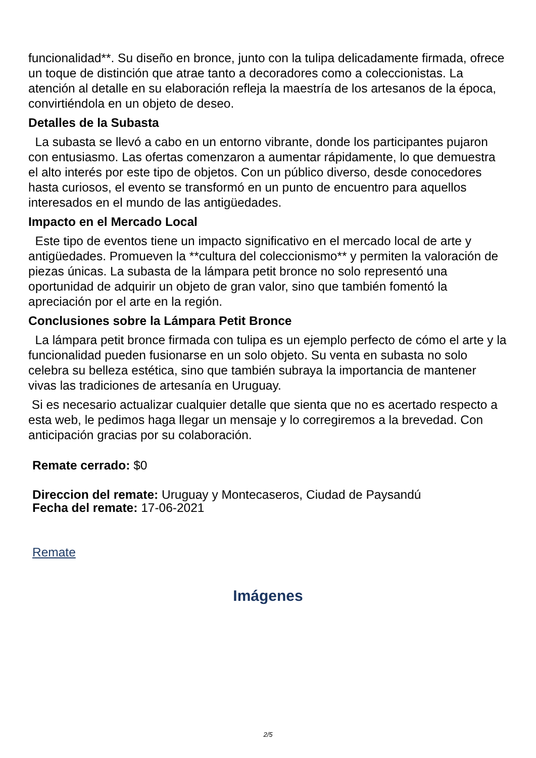funcionalidad**. Su diseño en bronce, junto con la tulipa delicadamente firmada, ofrece un toque de distinción que atrae tanto a decoradores como a coleccionistas. La atención al detalle en su elaboración refleja la maestría de los artesanos de la época, convirtiéndola en un objeto de deseo.
Detalles de la Subasta
La subasta se llevó a cabo en un entorno vibrante, donde los participantes pujaron con entusiasmo. Las ofertas comenzaron a aumentar rápidamente, lo que demuestra el alto interés por este tipo de objetos. Con un público diverso, desde conocedores hasta curiosos, el evento se transformó en un punto de encuentro para aquellos interesados en el mundo de las antigüedades.
Impacto en el Mercado Local
Este tipo de eventos tiene un impacto significativo en el mercado local de arte y antigüedades. Promueven la **cultura del coleccionismo** y permiten la valoración de piezas únicas. La subasta de la lámpara petit bronce no solo representó una oportunidad de adquirir un objeto de gran valor, sino que también fomentó la apreciación por el arte en la región.
Conclusiones sobre la Lámpara Petit Bronce
La lámpara petit bronce firmada con tulipa es un ejemplo perfecto de cómo el arte y la funcionalidad pueden fusionarse en un solo objeto. Su venta en subasta no solo celebra su belleza estética, sino que también subraya la importancia de mantener vivas las tradiciones de artesanía en Uruguay.
Si es necesario actualizar cualquier detalle que sienta que no es acertado respecto a esta web, le pedimos haga llegar un mensaje y lo corregiremos a la brevedad. Con anticipación gracias por su colaboración.
Remate cerrado: $0
Direccion del remate: Uruguay y Montecaseros, Ciudad de Paysandú
Fecha del remate: 17-06-2021
Remate
Imágenes
2/5